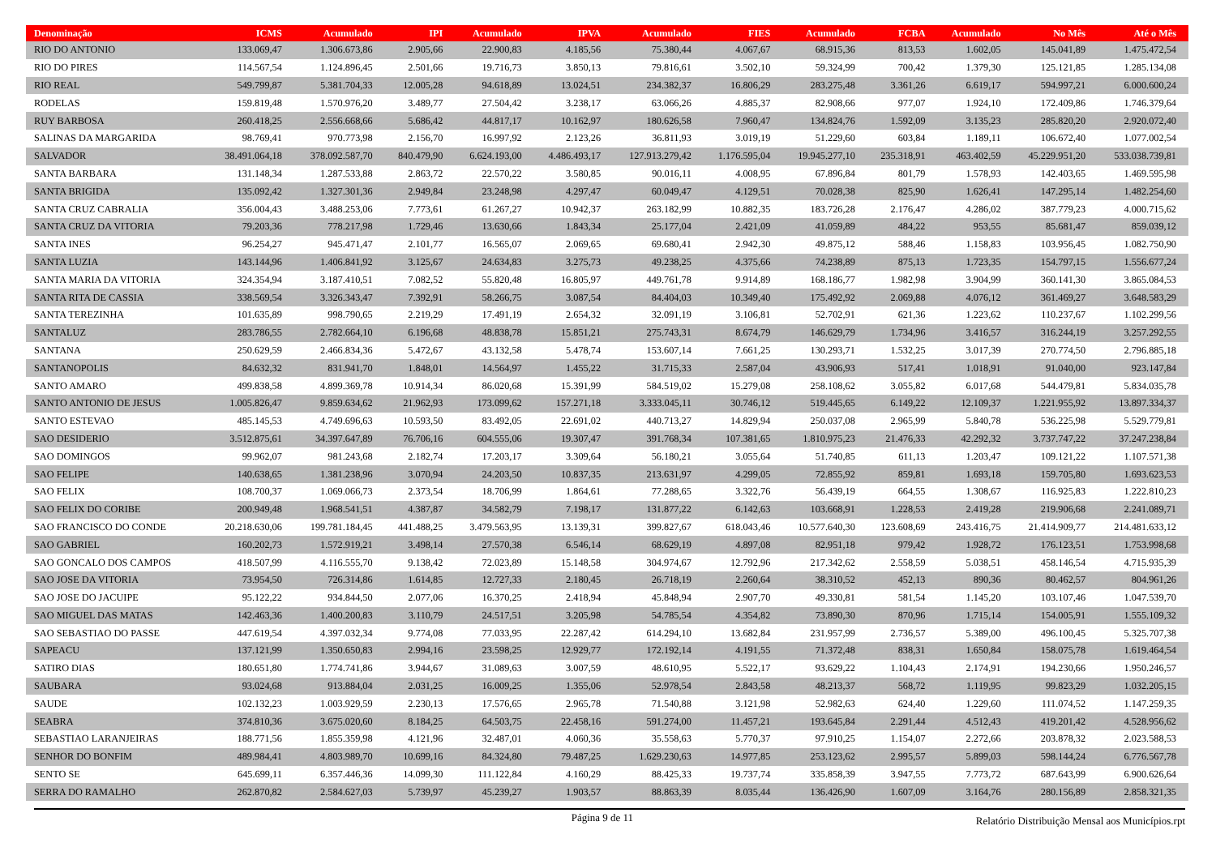| Denominação | ICMS | Acumulado | IPI | Acumulado | IPVA | Acumulado | FIES | Acumulado | FCBA | Acumulado | No Mês | Até o Mês |
| --- | --- | --- | --- | --- | --- | --- | --- | --- | --- | --- | --- | --- |
| RIO DO ANTONIO | 133.069,47 | 1.306.673,86 | 2.905,66 | 22.900,83 | 4.185,56 | 75.380,44 | 4.067,67 | 68.915,36 | 813,53 | 1.602,05 | 145.041,89 | 1.475.472,54 |
| RIO DO PIRES | 114.567,54 | 1.124.896,45 | 2.501,66 | 19.716,73 | 3.850,13 | 79.816,61 | 3.502,10 | 59.324,99 | 700,42 | 1.379,30 | 125.121,85 | 1.285.134,08 |
| RIO REAL | 549.799,87 | 5.381.704,33 | 12.005,28 | 94.618,89 | 13.024,51 | 234.382,37 | 16.806,29 | 283.275,48 | 3.361,26 | 6.619,17 | 594.997,21 | 6.000.600,24 |
| RODELAS | 159.819,48 | 1.570.976,20 | 3.489,77 | 27.504,42 | 3.238,17 | 63.066,26 | 4.885,37 | 82.908,66 | 977,07 | 1.924,10 | 172.409,86 | 1.746.379,64 |
| RUY BARBOSA | 260.418,25 | 2.556.668,66 | 5.686,42 | 44.817,17 | 10.162,97 | 180.626,58 | 7.960,47 | 134.824,76 | 1.592,09 | 3.135,23 | 285.820,20 | 2.920.072,40 |
| SALINAS DA MARGARIDA | 98.769,41 | 970.773,98 | 2.156,70 | 16.997,92 | 2.123,26 | 36.811,93 | 3.019,19 | 51.229,60 | 603,84 | 1.189,11 | 106.672,40 | 1.077.002,54 |
| SALVADOR | 38.491.064,18 | 378.092.587,70 | 840.479,90 | 6.624.193,00 | 4.486.493,17 | 127.913.279,42 | 1.176.595,04 | 19.945.277,10 | 235.318,91 | 463.402,59 | 45.229.951,20 | 533.038.739,81 |
| SANTA BARBARA | 131.148,34 | 1.287.533,88 | 2.863,72 | 22.570,22 | 3.580,85 | 90.016,11 | 4.008,95 | 67.896,84 | 801,79 | 1.578,93 | 142.403,65 | 1.469.595,98 |
| SANTA BRIGIDA | 135.092,42 | 1.327.301,36 | 2.949,84 | 23.248,98 | 4.297,47 | 60.049,47 | 4.129,51 | 70.028,38 | 825,90 | 1.626,41 | 147.295,14 | 1.482.254,60 |
| SANTA CRUZ CABRALIA | 356.004,43 | 3.488.253,06 | 7.773,61 | 61.267,27 | 10.942,37 | 263.182,99 | 10.882,35 | 183.726,28 | 2.176,47 | 4.286,02 | 387.779,23 | 4.000.715,62 |
| SANTA CRUZ DA VITORIA | 79.203,36 | 778.217,98 | 1.729,46 | 13.630,66 | 1.843,34 | 25.177,04 | 2.421,09 | 41.059,89 | 484,22 | 953,55 | 85.681,47 | 859.039,12 |
| SANTA INES | 96.254,27 | 945.471,47 | 2.101,77 | 16.565,07 | 2.069,65 | 69.680,41 | 2.942,30 | 49.875,12 | 588,46 | 1.158,83 | 103.956,45 | 1.082.750,90 |
| SANTA LUZIA | 143.144,96 | 1.406.841,92 | 3.125,67 | 24.634,83 | 3.275,73 | 49.238,25 | 4.375,66 | 74.238,89 | 875,13 | 1.723,35 | 154.797,15 | 1.556.677,24 |
| SANTA MARIA DA VITORIA | 324.354,94 | 3.187.410,51 | 7.082,52 | 55.820,48 | 16.805,97 | 449.761,78 | 9.914,89 | 168.186,77 | 1.982,98 | 3.904,99 | 360.141,30 | 3.865.084,53 |
| SANTA RITA DE CASSIA | 338.569,54 | 3.326.343,47 | 7.392,91 | 58.266,75 | 3.087,54 | 84.404,03 | 10.349,40 | 175.492,92 | 2.069,88 | 4.076,12 | 361.469,27 | 3.648.583,29 |
| SANTA TEREZINHA | 101.635,89 | 998.790,65 | 2.219,29 | 17.491,19 | 2.654,32 | 32.091,19 | 3.106,81 | 52.702,91 | 621,36 | 1.223,62 | 110.237,67 | 1.102.299,56 |
| SANTALUZ | 283.786,55 | 2.782.664,10 | 6.196,68 | 48.838,78 | 15.851,21 | 275.743,31 | 8.674,79 | 146.629,79 | 1.734,96 | 3.416,57 | 316.244,19 | 3.257.292,55 |
| SANTANA | 250.629,59 | 2.466.834,36 | 5.472,67 | 43.132,58 | 5.478,74 | 153.607,14 | 7.661,25 | 130.293,71 | 1.532,25 | 3.017,39 | 270.774,50 | 2.796.885,18 |
| SANTANOPOLIS | 84.632,32 | 831.941,70 | 1.848,01 | 14.564,97 | 1.455,22 | 31.715,33 | 2.587,04 | 43.906,93 | 517,41 | 1.018,91 | 91.040,00 | 923.147,84 |
| SANTO AMARO | 499.838,58 | 4.899.369,78 | 10.914,34 | 86.020,68 | 15.391,99 | 584.519,02 | 15.279,08 | 258.108,62 | 3.055,82 | 6.017,68 | 544.479,81 | 5.834.035,78 |
| SANTO ANTONIO DE JESUS | 1.005.826,47 | 9.859.634,62 | 21.962,93 | 173.099,62 | 157.271,18 | 3.333.045,11 | 30.746,12 | 519.445,65 | 6.149,22 | 12.109,37 | 1.221.955,92 | 13.897.334,37 |
| SANTO ESTEVAO | 485.145,53 | 4.749.696,63 | 10.593,50 | 83.492,05 | 22.691,02 | 440.713,27 | 14.829,94 | 250.037,08 | 2.965,99 | 5.840,78 | 536.225,98 | 5.529.779,81 |
| SAO DESIDERIO | 3.512.875,61 | 34.397.647,89 | 76.706,16 | 604.555,06 | 19.307,47 | 391.768,34 | 107.381,65 | 1.810.975,23 | 21.476,33 | 42.292,32 | 3.737.747,22 | 37.247.238,84 |
| SAO DOMINGOS | 99.962,07 | 981.243,68 | 2.182,74 | 17.203,17 | 3.309,64 | 56.180,21 | 3.055,64 | 51.740,85 | 611,13 | 1.203,47 | 109.121,22 | 1.107.571,38 |
| SAO FELIPE | 140.638,65 | 1.381.238,96 | 3.070,94 | 24.203,50 | 10.837,35 | 213.631,97 | 4.299,05 | 72.855,92 | 859,81 | 1.693,18 | 159.705,80 | 1.693.623,53 |
| SAO FELIX | 108.700,37 | 1.069.066,73 | 2.373,54 | 18.706,99 | 1.864,61 | 77.288,65 | 3.322,76 | 56.439,19 | 664,55 | 1.308,67 | 116.925,83 | 1.222.810,23 |
| SAO FELIX DO CORIBE | 200.949,48 | 1.968.541,51 | 4.387,87 | 34.582,79 | 7.198,17 | 131.877,22 | 6.142,63 | 103.668,91 | 1.228,53 | 2.419,28 | 219.906,68 | 2.241.089,71 |
| SAO FRANCISCO DO CONDE | 20.218.630,06 | 199.781.184,45 | 441.488,25 | 3.479.563,95 | 13.139,31 | 399.827,67 | 618.043,46 | 10.577.640,30 | 123.608,69 | 243.416,75 | 21.414.909,77 | 214.481.633,12 |
| SAO GABRIEL | 160.202,73 | 1.572.919,21 | 3.498,14 | 27.570,38 | 6.546,14 | 68.629,19 | 4.897,08 | 82.951,18 | 979,42 | 1.928,72 | 176.123,51 | 1.753.998,68 |
| SAO GONCALO DOS CAMPOS | 418.507,99 | 4.116.555,70 | 9.138,42 | 72.023,89 | 15.148,58 | 304.974,67 | 12.792,96 | 217.342,62 | 2.558,59 | 5.038,51 | 458.146,54 | 4.715.935,39 |
| SAO JOSE DA VITORIA | 73.954,50 | 726.314,86 | 1.614,85 | 12.727,33 | 2.180,45 | 26.718,19 | 2.260,64 | 38.310,52 | 452,13 | 890,36 | 80.462,57 | 804.961,26 |
| SAO JOSE DO JACUIPE | 95.122,22 | 934.844,50 | 2.077,06 | 16.370,25 | 2.418,94 | 45.848,94 | 2.907,70 | 49.330,81 | 581,54 | 1.145,20 | 103.107,46 | 1.047.539,70 |
| SAO MIGUEL DAS MATAS | 142.463,36 | 1.400.200,83 | 3.110,79 | 24.517,51 | 3.205,98 | 54.785,54 | 4.354,82 | 73.890,30 | 870,96 | 1.715,14 | 154.005,91 | 1.555.109,32 |
| SAO SEBASTIAO DO PASSE | 447.619,54 | 4.397.032,34 | 9.774,08 | 77.033,95 | 22.287,42 | 614.294,10 | 13.682,84 | 231.957,99 | 2.736,57 | 5.389,00 | 496.100,45 | 5.325.707,38 |
| SAPEACU | 137.121,99 | 1.350.650,83 | 2.994,16 | 23.598,25 | 12.929,77 | 172.192,14 | 4.191,55 | 71.372,48 | 838,31 | 1.650,84 | 158.075,78 | 1.619.464,54 |
| SATIRO DIAS | 180.651,80 | 1.774.741,86 | 3.944,67 | 31.089,63 | 3.007,59 | 48.610,95 | 5.522,17 | 93.629,22 | 1.104,43 | 2.174,91 | 194.230,66 | 1.950.246,57 |
| SAUBARA | 93.024,68 | 913.884,04 | 2.031,25 | 16.009,25 | 1.355,06 | 52.978,54 | 2.843,58 | 48.213,37 | 568,72 | 1.119,95 | 99.823,29 | 1.032.205,15 |
| SAUDE | 102.132,23 | 1.003.929,59 | 2.230,13 | 17.576,65 | 2.965,78 | 71.540,88 | 3.121,98 | 52.982,63 | 624,40 | 1.229,60 | 111.074,52 | 1.147.259,35 |
| SEABRA | 374.810,36 | 3.675.020,60 | 8.184,25 | 64.503,75 | 22.458,16 | 591.274,00 | 11.457,21 | 193.645,84 | 2.291,44 | 4.512,43 | 419.201,42 | 4.528.956,62 |
| SEBASTIAO LARANJEIRAS | 188.771,56 | 1.855.359,98 | 4.121,96 | 32.487,01 | 4.060,36 | 35.558,63 | 5.770,37 | 97.910,25 | 1.154,07 | 2.272,66 | 203.878,32 | 2.023.588,53 |
| SENHOR DO BONFIM | 489.984,41 | 4.803.989,70 | 10.699,16 | 84.324,80 | 79.487,25 | 1.629.230,63 | 14.977,85 | 253.123,62 | 2.995,57 | 5.899,03 | 598.144,24 | 6.776.567,78 |
| SENTO SE | 645.699,11 | 6.357.446,36 | 14.099,30 | 111.122,84 | 4.160,29 | 88.425,33 | 19.737,74 | 335.858,39 | 3.947,55 | 7.773,72 | 687.643,99 | 6.900.626,64 |
| SERRA DO RAMALHO | 262.870,82 | 2.584.627,03 | 5.739,97 | 45.239,27 | 1.903,57 | 88.863,39 | 8.035,44 | 136.426,90 | 1.607,09 | 3.164,76 | 280.156,89 | 2.858.321,35 |
Página 9 de 11
Relatório Distribuição Mensal aos Municípios.rpt